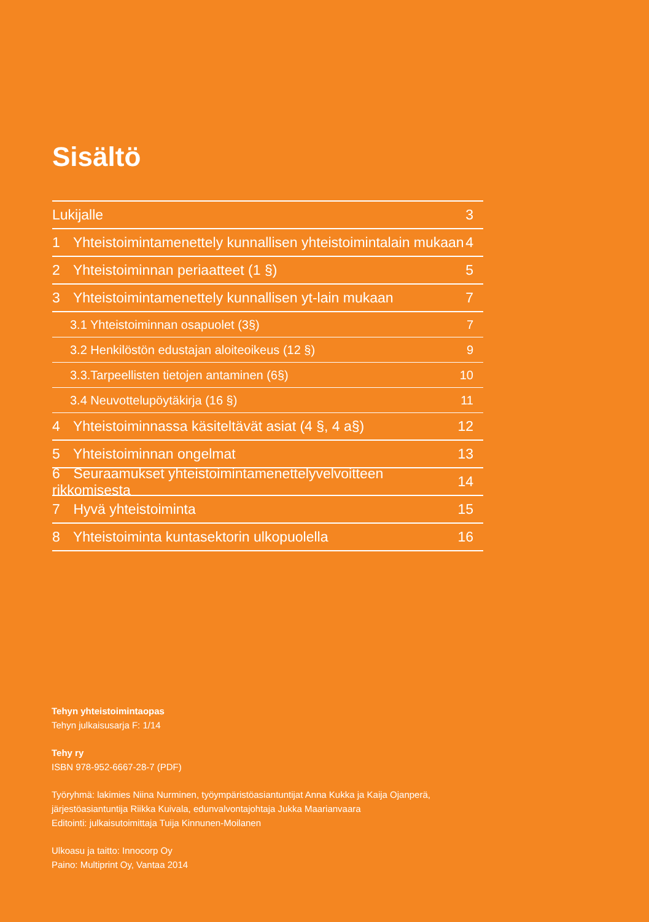Sisältö
Lukijalle 3
1 Yhteistoimintamenettely kunnallisen yhteistoimintalain mukaan 4
2 Yhteistoiminnan periaatteet (1 §) 5
3 Yhteistoimintamenettely kunnallisen yt-lain mukaan 7
3.1 Yhteistoiminnan osapuolet (3§) 7
3.2 Henkilöstön edustajan aloiteoikeus (12 §) 9
3.3.Tarpeellisten tietojen antaminen (6§) 10
3.4 Neuvottelupöytäkirja (16 §) 11
4 Yhteistoiminnassa käsiteltävät asiat (4 §, 4 a§) 12
5 Yhteistoiminnan ongelmat 13
6 Seuraamukset yhteistoimintamenettelyvelvoitteen rikkomisesta 14
7 Hyvä yhteistoiminta 15
8 Yhteistoiminta kuntasektorin ulkopuolella 16
Tehyn yhteistoimintaopas
Tehyn julkaisusarja F: 1/14
Tehy ry
ISBN 978-952-6667-28-7 (PDF)
Työryhmä: lakimies Niina Nurminen, työympäristöasiantuntijat Anna Kukka ja Kaija Ojanperä,
järjestöasiantuntija Riikka Kuivala, edunvalvontajohtaja Jukka Maarianvaara
Editointi: julkaisutoimittaja Tuija Kinnunen-Moilanen
Ulkoasu ja taitto: Innocorp Oy
Paino: Multiprint Oy, Vantaa 2014